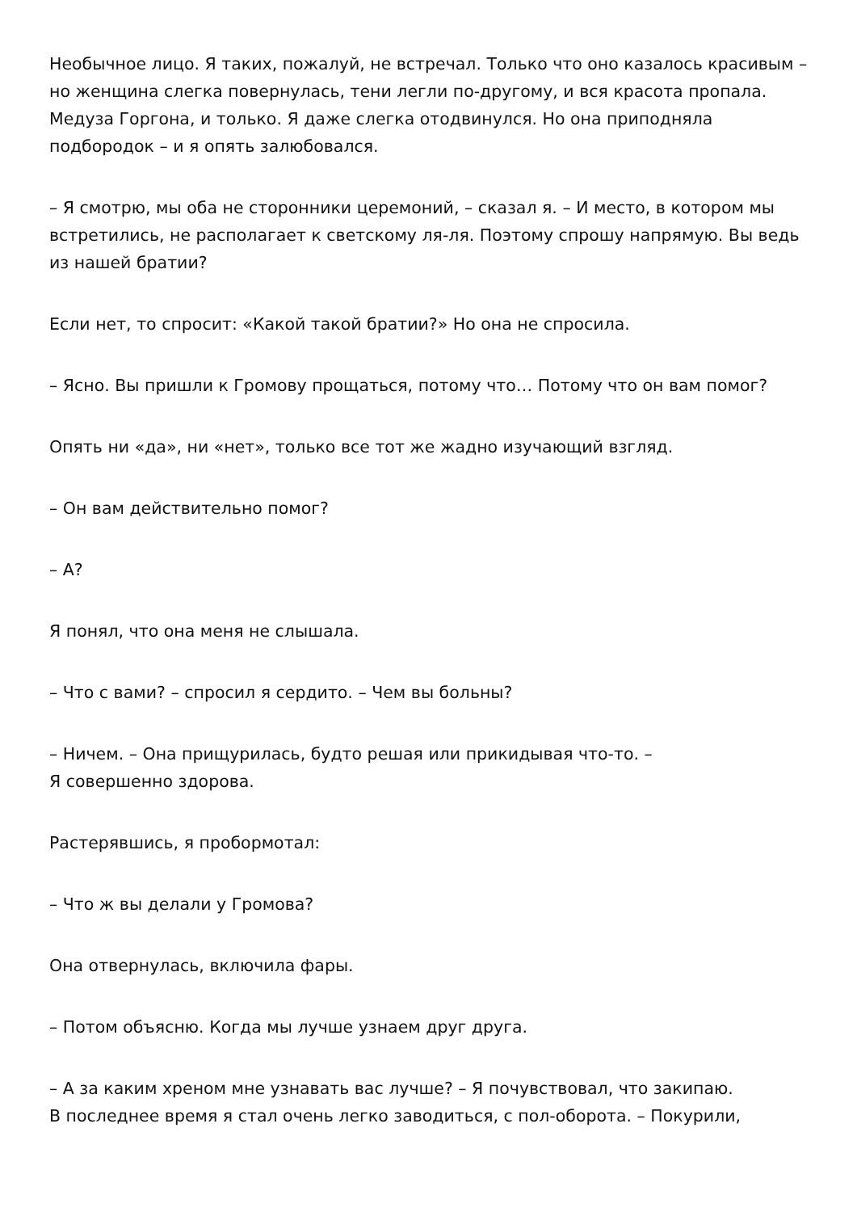Необычное лицо. Я таких, пожалуй, не встречал. Только что оно казалось красивым – но женщина слегка повернулась, тени легли по-другому, и вся красота пропала. Медуза Горгона, и только. Я даже слегка отодвинулся. Но она приподняла подбородок – и я опять залюбовался.
– Я смотрю, мы оба не сторонники церемоний, – сказал я. – И место, в котором мы встретились, не располагает к светскому ля-ля. Поэтому спрошу напрямую. Вы ведь из нашей братии?
Если нет, то спросит: «Какой такой братии?» Но она не спросила.
– Ясно. Вы пришли к Громову прощаться, потому что… Потому что он вам помог?
Опять ни «да», ни «нет», только все тот же жадно изучающий взгляд.
– Он вам действительно помог?
– А?
Я понял, что она меня не слышала.
– Что с вами? – спросил я сердито. – Чем вы больны?
– Ничем. – Она прищурилась, будто решая или прикидывая что-то. –
Я совершенно здорова.
Растерявшись, я пробормотал:
– Что ж вы делали у Громова?
Она отвернулась, включила фары.
– Потом объясню. Когда мы лучше узнаем друг друга.
– А за каким хреном мне узнавать вас лучше? – Я почувствовал, что закипаю.
В последнее время я стал очень легко заводиться, с пол-оборота. – Покурили,